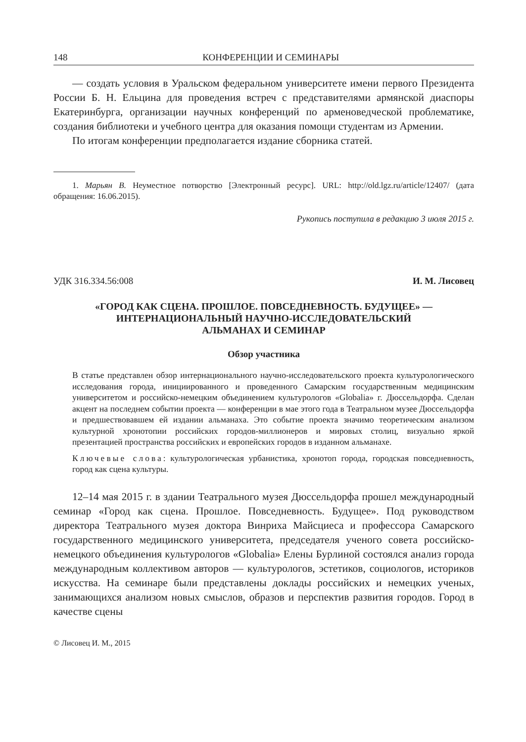148 КОНФЕРЕНЦИИ И СЕМИНАРЫ
— создать условия в Уральском федеральном университете имени первого Президента России Б. Н. Ельцина для проведения встреч с представителями армянской диаспоры Екатеринбурга, организации научных конференций по арменоведческой проблематике, создания библиотеки и учебного центра для оказания помощи студентам из Армении.
По итогам конференции предполагается издание сборника статей.
1. Марьян В. Неуместное потворство [Электронный ресурс]. URL: http://old.lgz.ru/article/12407/ (дата обращения: 16.06.2015).
Рукопись поступила в редакцию 3 июля 2015 г.
УДК 316.334.56:008 И. М. Лисовец
«ГОРОД КАК СЦЕНА. ПРОШЛОЕ. ПОВСЕДНЕВНОСТЬ. БУДУЩЕЕ» —
ИНТЕРНАЦИОНАЛЬНЫЙ НАУЧНО-ИССЛЕДОВАТЕЛЬСКИЙ
АЛЬМАНАХ И СЕМИНАР
Обзор участника
В статье представлен обзор интернационального научно-исследовательского проекта культурологического исследования города, инициированного и проведенного Самарским государственным медицинским университетом и российско-немецким объединением культурологов «Globalia» г. Дюссельдорфа. Сделан акцент на последнем событии проекта — конференции в мае этого года в Театральном музее Дюссельдорфа и предшествовавшем ей издании альманаха. Это событие проекта значимо теоретическим анализом культурной хронотопии российских городов-миллионеров и мировых столиц, визуально яркой презентацией пространства российских и европейских городов в изданном альманахе.
Ключевые слова: культурологическая урбанистика, хронотоп города, городская повседневность, город как сцена культуры.
12–14 мая 2015 г. в здании Театрального музея Дюссельдорфа прошел международный семинар «Город как сцена. Прошлое. Повседневность. Будущее». Под руководством директора Театрального музея доктора Винриха Майсциеса и профессора Самарского государственного медицинского университета, председателя ученого совета российско-немецкого объединения культурологов «Globalia» Елены Бурлиной состоялся анализ города международным коллективом авторов — культурологов, эстетиков, социологов, историков искусства. На семинаре были представлены доклады российских и немецких ученых, занимающихся анализом новых смыслов, образов и перспектив развития городов. Город в качестве сцены
© Лисовец И. М., 2015